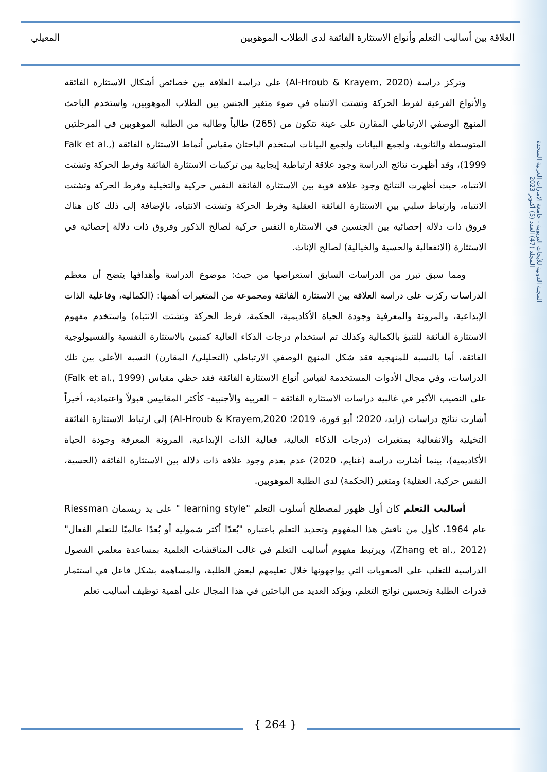العلاقة بين أساليب التعلم وأنواع الاستثارة الفائقة لدى الطلاب الموهوبين المعيلي
المجلة الدولية للأبحاث التربوية - جامعة الإمارات العربية المتحدة
المجلد (47) العدد (5) أكتوبر 2023
وتركز دراسة (Al-Hroub & Krayem, 2020) على دراسة العلاقة بين خصائص أشكال الاستثارة الفائقة والأنواع الفرعية لفرط الحركة وتشتت الانتباه في ضوء متغير الجنس بين الطلاب الموهوبين، واستخدم الباحث المنهج الوصفي الارتباطي المقارن على عينة تتكون من (265) طالباً وطالبة من الطلبة الموهوبين في المرحلتين المتوسطة والثانوية، ولجمع البيانات ولجمع البيانات استخدم الباحثان مقياس أنماط الاستثارة الفائقة (Falk et al., 1999)، وقد أظهرت نتائج الدراسة وجود علاقة ارتباطية إيجابية بين تركيبات الاستثارة الفائقة وفرط الحركة وتشتت الانتباه، حيث أظهرت النتائج وجود علاقة قوية بين الاستثارة الفائقة النفس حركية والتخيلية وفرط الحركة وتشتت الانتباه، وارتباط سلبي بين الاستثارة الفائقة العقلية وفرط الحركة وتشتت الانتباه، بالإضافة إلى ذلك كان هناك فروق ذات دلالة إحصائية بين الجنسين في الاستثارة النفس حركية لصالح الذكور وفروق ذات دلالة إحصائية في الاستثارة (الانفعالية والحسية والخيالية) لصالح الإناث.
ومما سبق تبرز من الدراسات السابق استعراضها من حيث: موضوع الدراسة وأهدافها يتضح أن معظم الدراسات ركزت على دراسة العلاقة بين الاستثارة الفائقة ومجموعة من المتغيرات أهمها: (الكمالية، وفاعلية الذات الإبداعية، والمرونة والمعرفية وجودة الحياة الأكاديمية، الحكمة، فرط الحركة وتشتت الانتباه) واستخدم مفهوم الاستثارة الفائقة للتنبؤ بالكمالية وكذلك تم استخدام درجات الذكاء العالية كمنبئ بالاستثارة النفسية والفسيولوجية الفائقة، أما بالنسبة للمنهجية فقد شكل المنهج الوصفي الارتباطي (التحليلي/ المقارن) النسبة الأعلى بين تلك الدراسات، وفي مجال الأدوات المستخدمة لقياس أنواع الاستثارة الفائقة فقد حظي مقياس (Falk et al., 1999) على النصيب الأكبر في غالبية دراسات الاستثارة الفائقة – العربية والأجنبية- كأكثر المقاييس قبولاً واعتمادية، أخيراً أشارت نتائج دراسات (زايد، 2020؛ أبو قورة، 2019؛ Al-Hroub & Krayem,2020) إلى ارتباط الاستثارة الفائقة التخيلية والانفعالية بمتغيرات (درجات الذكاء العالية، فعالية الذات الإبداعية، المرونة المعرفة وجودة الحياة الأكاديمية)، بينما أشارت دراسة (غنايم، 2020) عدم بعدم وجود علاقة ذات دلالة بين الاستثارة الفائقة (الحسية، النفس حركية، العقلية) ومتغير (الحكمة) لدى الطلبة الموهوبين.
أساليب التعلم كان أول ظهور لمصطلح أسلوب التعلم "learning style " على يد ريسمان Riessman عام 1964، كأول من ناقش هذا المفهوم وتحديد التعلم باعتباره "بُعدًا أكثر شمولية أو بُعدًا عالميًا للتعلم الفعال" (Zhang et al., 2012)، ويرتبط مفهوم أساليب التعلم في غالب المناقشات العلمية بمساعدة معلمي الفصول الدراسية للتغلب على الصعوبات التي يواجهونها خلال تعليمهم لبعض الطلبة، والمساهمة بشكل فاعل في استثمار قدرات الطلبة وتحسين نواتج التعلم، ويؤكد العديد من الباحثين في هذا المجال على أهمية توظيف أساليب تعلم
{ 264 }